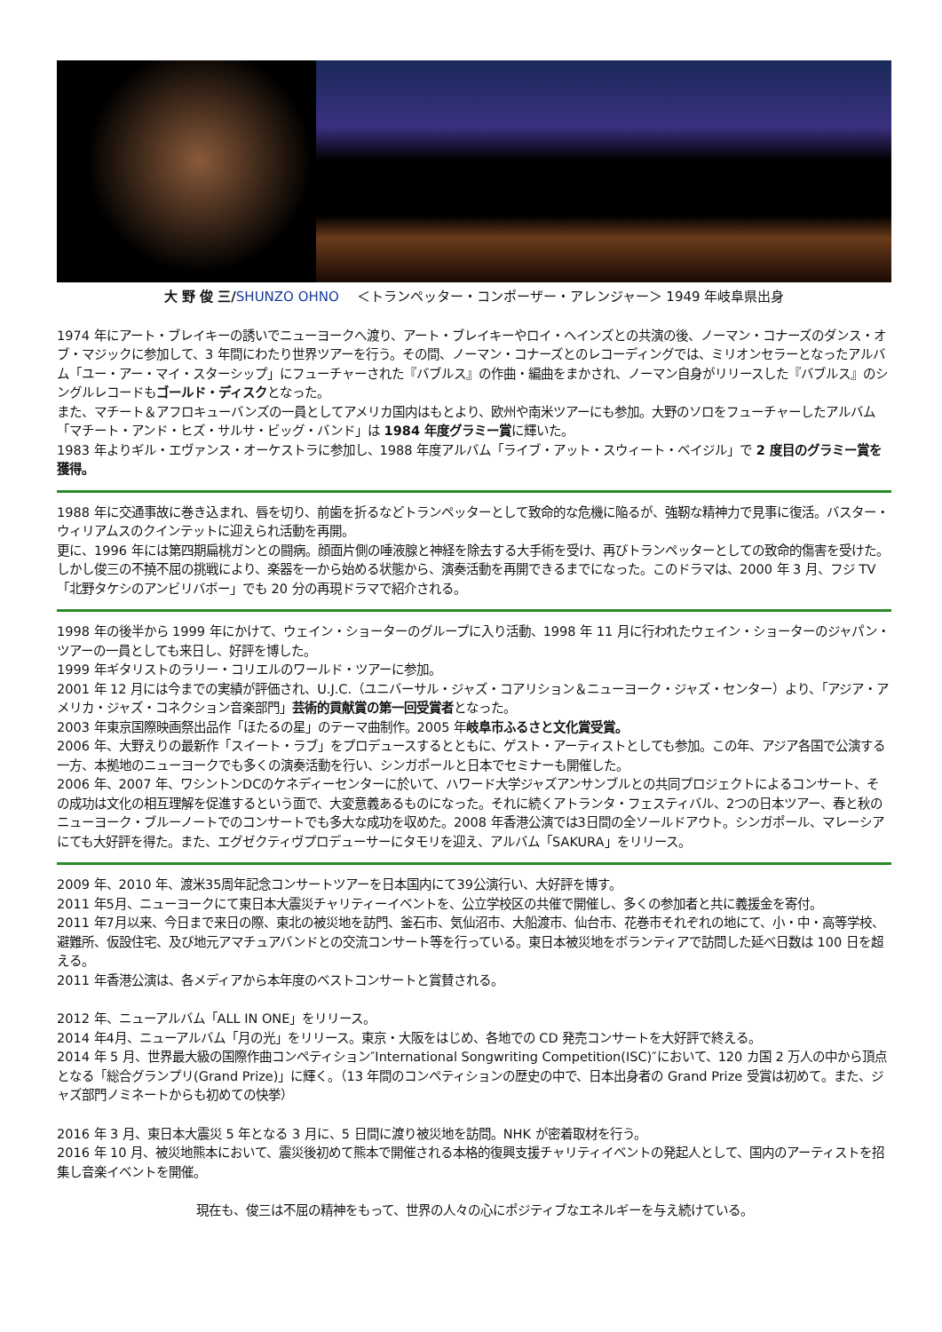大 野 俊 三/SHUNZO OHNO　 ＜トランペッター・コンポーザー・アレンジャー＞ 1949 年岐阜県出身
1974 年にアート・ブレイキーの誘いでニューヨークへ渡り、アート・ブレイキーやロイ・ヘインズとの共演の後、ノーマン・コナーズのダンス・オブ・マジックに参加して、3 年間にわたり世界ツアーを行う。その間、ノーマン・コナーズとのレコーディングでは、ミリオンセラーとなったアルバム「ユー・アー・マイ・スターシップ」にフューチャーされた『バブルス』の作曲・編曲をまかされ、ノーマン自身がリリースした『バブルス』のシングルレコードもゴールド・ディスクとなった。
また、マチート＆アフロキューバンズの一員としてアメリカ国内はもとより、欧州や南米ツアーにも参加。大野のソロをフューチャーしたアルバム「マチート・アンド・ヒズ・サルサ・ビッグ・バンド」は 1984 年度グラミー賞に輝いた。
1983 年よりギル・エヴァンス・オーケストラに参加し、1988 年度アルバム「ライブ・アット・スウィート・ベイジル」で 2 度目のグラミー賞を獲得。
1988 年に交通事故に巻き込まれ、唇を切り、前歯を折るなどトランペッターとして致命的な危機に陥るが、強靭な精神力で見事に復活。バスター・ウィリアムスのクインテットに迎えられ活動を再開。
更に、1996 年には第四期扁桃ガンとの闘病。顔面片側の唾液腺と神経を除去する大手術を受け、再びトランペッターとしての致命的傷害を受けた。しかし俊三の不撓不屈の挑戦により、楽器を一から始める状態から、演奏活動を再開できるまでになった。このドラマは、2000 年 3 月、フジ TV「北野タケシのアンビリバボー」でも 20 分の再現ドラマで紹介される。
1998 年の後半から 1999 年にかけて、ウェイン・ショーターのグループに入り活動、1998 年 11 月に行われたウェイン・ショーターのジャパン・ツアーの一員としても来日し、好評を博した。
1999 年ギタリストのラリー・コリエルのワールド・ツアーに参加。
2001 年 12 月には今までの実績が評価され、U.J.C.（ユニバーサル・ジャズ・コアリション＆ニューヨーク・ジャズ・センター）より、「アジア・アメリカ・ジャズ・コネクション音楽部門」芸術的貢献賞の第一回受賞者となった。
2003 年東京国際映画祭出品作「ほたるの星」のテーマ曲制作。2005 年岐阜市ふるさと文化賞受賞。
2006 年、大野えりの最新作「スイート・ラブ」をプロデュースするとともに、ゲスト・アーティストとしても参加。この年、アジア各国で公演する一方、本拠地のニューヨークでも多くの演奏活動を行い、シンガポールと日本でセミナーも開催した。
2006 年、2007 年、ワシントンDCのケネディーセンターに於いて、ハワード大学ジャズアンサンブルとの共同プロジェクトによるコンサート、その成功は文化の相互理解を促進するという面で、大変意義あるものになった。それに続くアトランタ・フェスティバル、2つの日本ツアー、春と秋のニューヨーク・ブルーノートでのコンサートでも多大な成功を収めた。2008 年香港公演では3日間の全ソールドアウト。シンガポール、マレーシアにても大好評を得た。また、エグゼクティヴプロデューサーにタモリを迎え、アルバム「SAKURA」をリリース。
2009 年、2010 年、渡米35周年記念コンサートツアーを日本国内にて39公演行い、大好評を博す。
2011 年5月、ニューヨークにて東日本大震災チャリティーイベントを、公立学校区の共催で開催し、多くの参加者と共に義援金を寄付。
2011 年7月以来、今日まで来日の際、東北の被災地を訪門、釜石市、気仙沼市、大船渡市、仙台市、花巻市それぞれの地にて、小・中・高等学校、避難所、仮設住宅、及び地元アマチュアバンドとの交流コンサート等を行っている。東日本被災地をボランティアで訪問した延べ日数は 100 日を超える。
2011 年香港公演は、各メディアから本年度のベストコンサートと賞賛される。
2012 年、ニューアルバム「ALL IN ONE」をリリース。
2014 年4月、ニューアルバム「月の光」をリリース。東京・大阪をはじめ、各地での CD 発売コンサートを大好評で終える。
2014 年 5 月、世界最大級の国際作曲コンペティション″International Songwriting Competition(ISC)″において、120 カ国 2 万人の中から頂点となる「総合グランプリ(Grand Prize)」に輝く。（13 年間のコンペティションの歴史の中で、日本出身者の Grand Prize 受賞は初めて。また、ジャズ部門ノミネートからも初めての快挙）
2016 年 3 月、東日本大震災 5 年となる 3 月に、5 日間に渡り被災地を訪問。NHK が密着取材を行う。
2016 年 10 月、被災地熊本において、震災後初めて熊本で開催される本格的復興支援チャリティイベントの発起人として、国内のアーティストを招集し音楽イベントを開催。
現在も、俊三は不屈の精神をもって、世界の人々の心にポジティブなエネルギーを与え続けている。